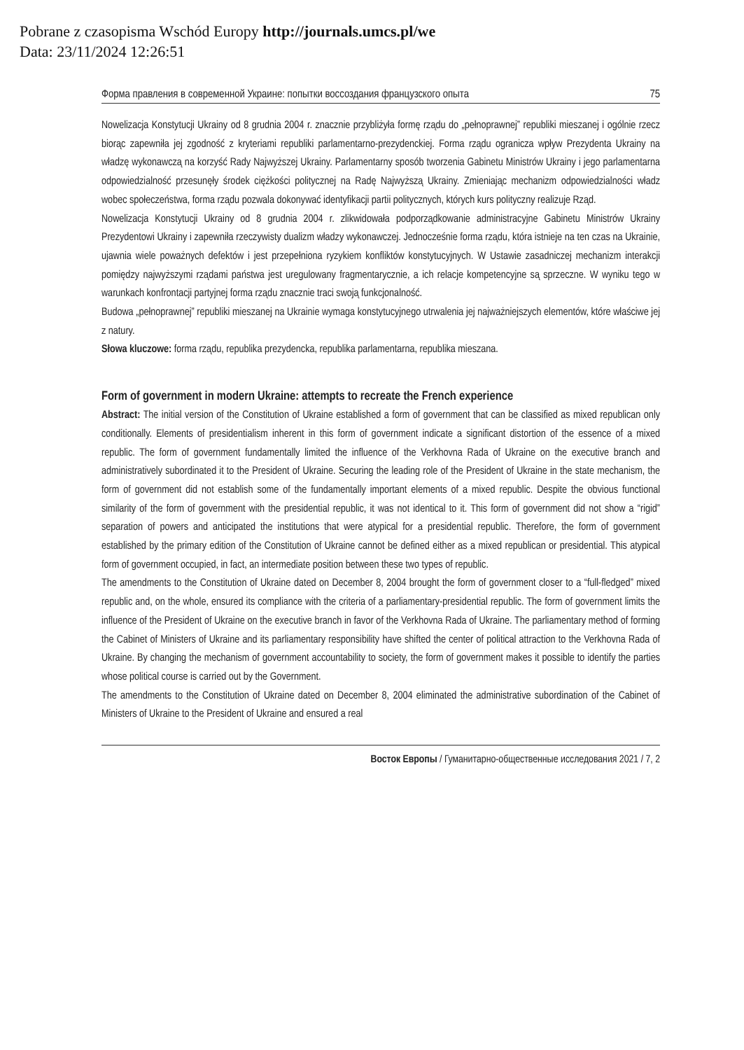Pobrane z czasopisma Wschód Europy http://journals.umcs.pl/we
Data: 23/11/2024 12:26:51
Форма правления в современной Украине: попытки воссоздания французского опыта 75
Nowelizacja Konstytucji Ukrainy od 8 grudnia 2004 r. znacznie przybliżyła formę rządu do „pełnoprawnej” republiki mieszanej i ogólnie rzecz biorąc zapewniła jej zgodność z kryteriami republiki parlamentarno-prezydenckiej. Forma rządu ogranicza wpływ Prezydenta Ukrainy na władzę wykonawczą na korzyść Rady Najwyższej Ukrainy. Parlamentarny sposób tworzenia Gabinetu Ministrów Ukrainy i jego parlamentarna odpowiedzialność przesunęły środek ciężkości politycznej na Radę Najwyższą Ukrainy. Zmieniając mechanizm odpowiedzialności władz wobec społeczeństwa, forma rządu pozwala dokonywać identyfikacji partii politycznych, których kurs polityczny realizuje Rząd.
Nowelizacja Konstytucji Ukrainy od 8 grudnia 2004 r. zlikwidowała podporządkowanie administracyjne Gabinetu Ministrów Ukrainy Prezydentowi Ukrainy i zapewniła rzeczywisty dualizm władzy wykonawczej. Jednocześnie forma rządu, która istnieje na ten czas na Ukrainie, ujawnia wiele poważnych defektów i jest przepełniona ryzykiem konfliktów konstytucyjnych. W Ustawie zasadniczej mechanizm interakcji pomiędzy najwyższymi rządami państwa jest uregulowany fragmentarycznie, a ich relacje kompetencyjne są sprzeczne. W wyniku tego w warunkach konfrontacji partyjnej forma rządu znacznie traci swoją funkcjonalność.
Budowa „pełnoprawnej” republiki mieszanej na Ukrainie wymaga konstytucyjnego utrwalenia jej najważniejszych elementów, które właściwe jej z natury.
Słowa kluczowe: forma rządu, republika prezydencka, republika parlamentarna, republika mieszana.
Form of government in modern Ukraine: attempts to recreate the French experience
Abstract: The initial version of the Constitution of Ukraine established a form of government that can be classified as mixed republican only conditionally. Elements of presidentialism inherent in this form of government indicate a significant distortion of the essence of a mixed republic. The form of government fundamentally limited the influence of the Verkhovna Rada of Ukraine on the executive branch and administratively subordinated it to the President of Ukraine. Securing the leading role of the President of Ukraine in the state mechanism, the form of government did not establish some of the fundamentally important elements of a mixed republic. Despite the obvious functional similarity of the form of government with the presidential republic, it was not identical to it. This form of government did not show a “rigid” separation of powers and anticipated the institutions that were atypical for a presidential republic. Therefore, the form of government established by the primary edition of the Constitution of Ukraine cannot be defined either as a mixed republican or presidential. This atypical form of government occupied, in fact, an intermediate position between these two types of republic.
The amendments to the Constitution of Ukraine dated on December 8, 2004 brought the form of government closer to a “full-fledged” mixed republic and, on the whole, ensured its compliance with the criteria of a parliamentary-presidential republic. The form of government limits the influence of the President of Ukraine on the executive branch in favor of the Verkhovna Rada of Ukraine. The parliamentary method of forming the Cabinet of Ministers of Ukraine and its parliamentary responsibility have shifted the center of political attraction to the Verkhovna Rada of Ukraine. By changing the mechanism of government accountability to society, the form of government makes it possible to identify the parties whose political course is carried out by the Government.
The amendments to the Constitution of Ukraine dated on December 8, 2004 eliminated the administrative subordination of the Cabinet of Ministers of Ukraine to the President of Ukraine and ensured a real
Восток Европы / Гуманитарно-общественные исследования 2021 / 7, 2